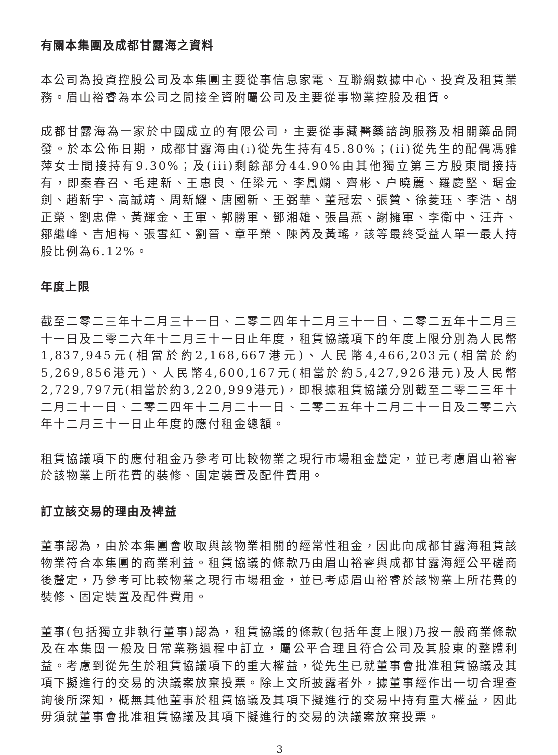有關本集團及成都甘露海之資料
本公司為投資控股公司及本集團主要從事信息家電、互聯網數據中心、投資及租賃業務。眉山裕睿為本公司之間接全資附屬公司及主要從事物業控股及租賃。
成都甘露海為一家於中國成立的有限公司，主要從事藏醫藥諮詢服務及相關藥品開發。於本公佈日期，成都甘露海由(i)從先生持有45.80%；(ii)從先生的配偶馮雅萍女士間接持有9.30%；及(iii)剩餘部分44.90%由其他獨立第三方股東間接持有，即秦春召、毛建新、王惠良、任梁元、李鳳嫻、齊彬、户曉麗、羅慶堅、琚金劍、趙新宇、高誠靖、周新耀、唐國新、王弼華、董冠宏、張贊、徐菱珏、李浩、胡正榮、劉忠偉、黃輝金、王軍、郭勝軍、鄧湘雄、張昌燕、謝擁軍、李衛中、汪卉、鄒繼峰、吉旭梅、張雪紅、劉晉、章平榮、陳芮及黃瑤，該等最終受益人單一最大持股比例為6.12%。
年度上限
截至二零二三年十二月三十一日、二零二四年十二月三十一日、二零二五年十二月三十一日及二零二六年十二月三十一日止年度，租賃協議項下的年度上限分別為人民幣1,837,945元(相當於約2,168,667港元)、人民幣4,466,203元(相當於約5,269,856港元)、人民幣4,600,167元(相當於約5,427,926港元)及人民幣2,729,797元(相當於約3,220,999港元)，即根據租賃協議分別截至二零二三年十二月三十一日、二零二四年十二月三十一日、二零二五年十二月三十一日及二零二六年十二月三十一日止年度的應付租金總額。
租賃協議項下的應付租金乃參考可比較物業之現行市場租金釐定，並已考慮眉山裕睿於該物業上所花費的裝修、固定裝置及配件費用。
訂立該交易的理由及裨益
董事認為，由於本集團會收取與該物業相關的經常性租金，因此向成都甘露海租賃該物業符合本集團的商業利益。租賃協議的條款乃由眉山裕睿與成都甘露海經公平磋商後釐定，乃參考可比較物業之現行市場租金，並已考慮眉山裕睿於該物業上所花費的裝修、固定裝置及配件費用。
董事(包括獨立非執行董事)認為，租賃協議的條款(包括年度上限)乃按一般商業條款及在本集團一般及日常業務過程中訂立，屬公平合理且符合公司及其股東的整體利益。考慮到從先生於租賃協議項下的重大權益，從先生已就董事會批准租賃協議及其項下擬進行的交易的決議案放棄投票。除上文所披露者外，據董事經作出一切合理查詢後所深知，概無其他董事於租賃協議及其項下擬進行的交易中持有重大權益，因此毋須就董事會批准租賃協議及其項下擬進行的交易的決議案放棄投票。
3